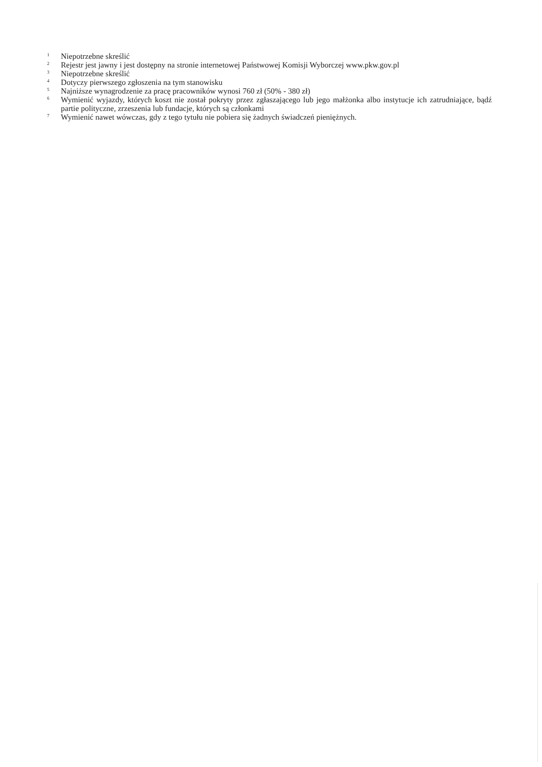<sup>1</sup> Niepotrzebne skreślić
<sup>2</sup> Rejestr jest jawny i jest dostępny na stronie internetowej Państwowej Komisji Wyborczej www.pkw.gov.pl
<sup>3</sup> Niepotrzebne skreślić
<sup>4</sup> Dotyczy pierwszego zgłoszenia na tym stanowisku
<sup>5</sup> Najniższe wynagrodzenie za pracę pracowników wynosi 760 zł (50% - 380 zł)
<sup>6</sup> Wymienić wyjazdy, których koszt nie został pokryty przez zgłaszającego lub jego małżonka albo instytucje ich zatrudniające, bądź partie polityczne, zrzeszenia lub fundacje, których są członkami
<sup>7</sup> Wymienić nawet wówczas, gdy z tego tytułu nie pobiera się żadnych świadczeń pieniężnych.